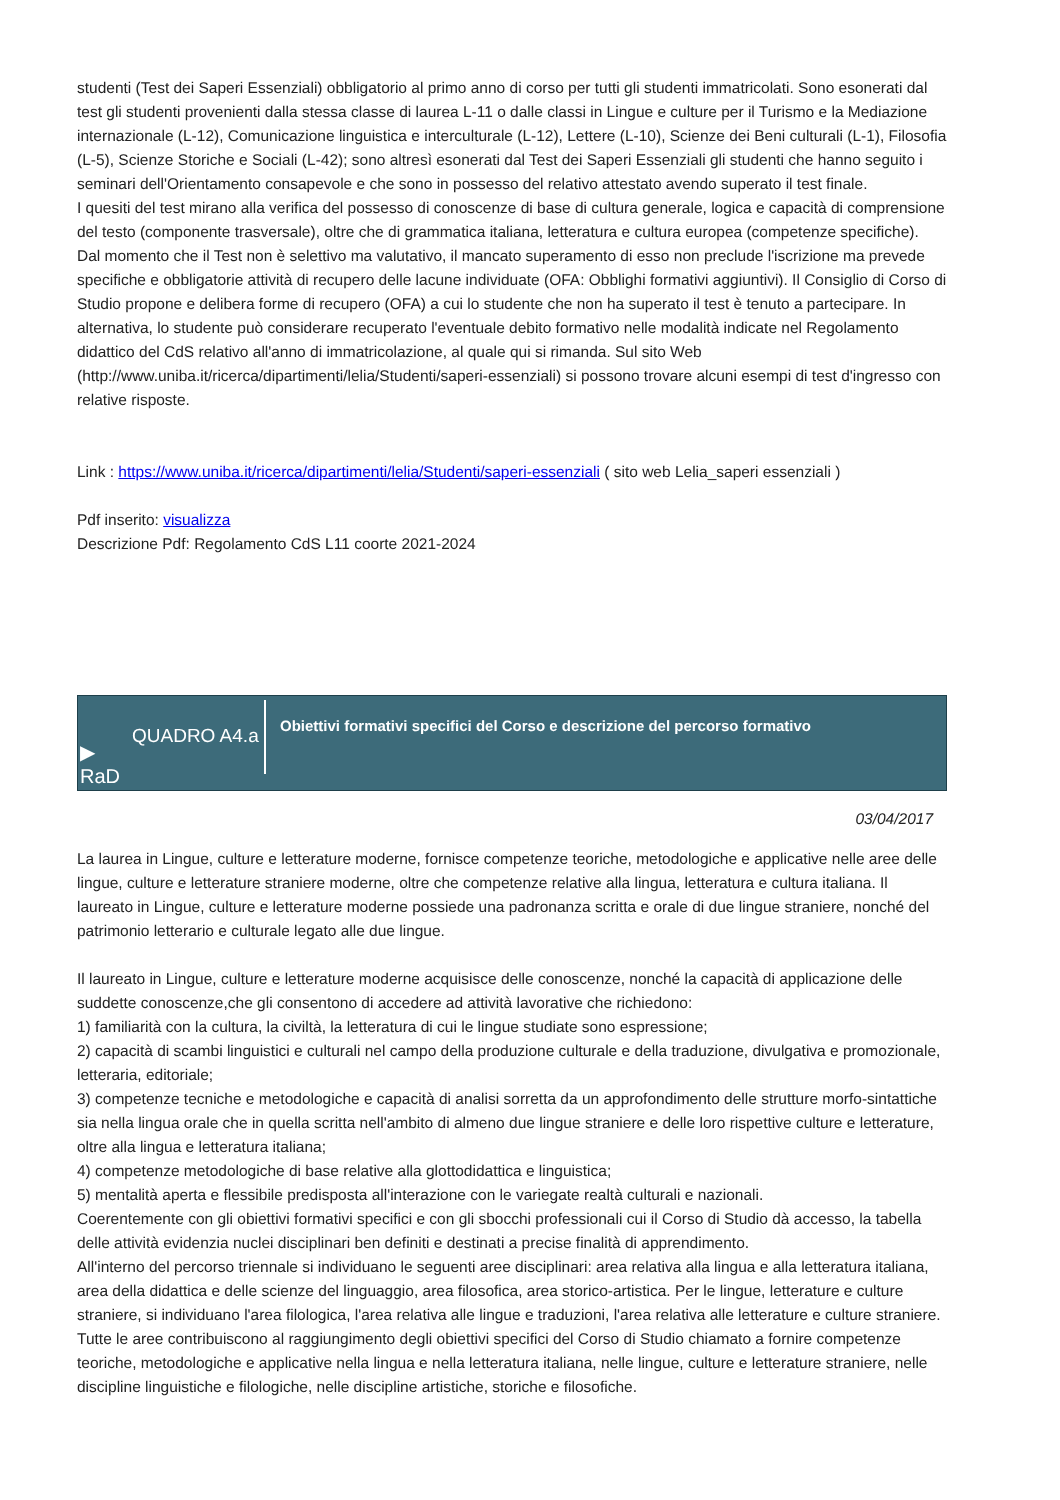studenti (Test dei Saperi Essenziali) obbligatorio al primo anno di corso per tutti gli studenti immatricolati. Sono esonerati dal test gli studenti provenienti dalla stessa classe di laurea L-11 o dalle classi in Lingue e culture per il Turismo e la Mediazione internazionale (L-12), Comunicazione linguistica e interculturale (L-12), Lettere (L-10), Scienze dei Beni culturali (L-1), Filosofia (L-5), Scienze Storiche e Sociali (L-42); sono altresì esonerati dal Test dei Saperi Essenziali gli studenti che hanno seguito i seminari dell'Orientamento consapevole e che sono in possesso del relativo attestato avendo superato il test finale.
I quesiti del test mirano alla verifica del possesso di conoscenze di base di cultura generale, logica e capacità di comprensione del testo (componente trasversale), oltre che di grammatica italiana, letteratura e cultura europea (competenze specifiche).
Dal momento che il Test non è selettivo ma valutativo, il mancato superamento di esso non preclude l'iscrizione ma prevede specifiche e obbligatorie attività di recupero delle lacune individuate (OFA: Obblighi formativi aggiuntivi). Il Consiglio di Corso di Studio propone e delibera forme di recupero (OFA) a cui lo studente che non ha superato il test è tenuto a partecipare. In alternativa, lo studente può considerare recuperato l'eventuale debito formativo nelle modalità indicate nel Regolamento didattico del CdS relativo all'anno di immatricolazione, al quale qui si rimanda. Sul sito Web (http://www.uniba.it/ricerca/dipartimenti/lelia/Studenti/saperi-essenziali) si possono trovare alcuni esempi di test d'ingresso con relative risposte.
Link : https://www.uniba.it/ricerca/dipartimenti/lelia/Studenti/saperi-essenziali ( sito web Lelia_saperi essenziali )
Pdf inserito: visualizza
Descrizione Pdf: Regolamento CdS L11 coorte 2021-2024
▶
RaD
QUADRO A4.a
Obiettivi formativi specifici del Corso e descrizione del percorso formativo
03/04/2017
La laurea in Lingue, culture e letterature moderne, fornisce competenze teoriche, metodologiche e applicative nelle aree delle lingue, culture e letterature straniere moderne, oltre che competenze relative alla lingua, letteratura e cultura italiana. Il laureato in Lingue, culture e letterature moderne possiede una padronanza scritta e orale di due lingue straniere, nonché del patrimonio letterario e culturale legato alle due lingue.
Il laureato in Lingue, culture e letterature moderne acquisisce delle conoscenze, nonché la capacità di applicazione delle suddette conoscenze,che gli consentono di accedere ad attività lavorative che richiedono:
1) familiarità con la cultura, la civiltà, la letteratura di cui le lingue studiate sono espressione;
2) capacità di scambi linguistici e culturali nel campo della produzione culturale e della traduzione, divulgativa e promozionale, letteraria, editoriale;
3) competenze tecniche e metodologiche e capacità di analisi sorretta da un approfondimento delle strutture morfo-sintattiche sia nella lingua orale che in quella scritta nell'ambito di almeno due lingue straniere e delle loro rispettive culture e letterature, oltre alla lingua e letteratura italiana;
4) competenze metodologiche di base relative alla glottodidattica e linguistica;
5) mentalità aperta e flessibile predisposta all'interazione con le variegate realtà culturali e nazionali.
Coerentemente con gli obiettivi formativi specifici e con gli sbocchi professionali cui il Corso di Studio dà accesso, la tabella delle attività evidenzia nuclei disciplinari ben definiti e destinati a precise finalità di apprendimento.
All'interno del percorso triennale si individuano le seguenti aree disciplinari: area relativa alla lingua e alla letteratura italiana, area della didattica e delle scienze del linguaggio, area filosofica, area storico-artistica. Per le lingue, letterature e culture straniere, si individuano l'area filologica, l'area relativa alle lingue e traduzioni, l'area relativa alle letterature e culture straniere. Tutte le aree contribuiscono al raggiungimento degli obiettivi specifici del Corso di Studio chiamato a fornire competenze teoriche, metodologiche e applicative nella lingua e nella letteratura italiana, nelle lingue, culture e letterature straniere, nelle discipline linguistiche e filologiche, nelle discipline artistiche, storiche e filosofiche.